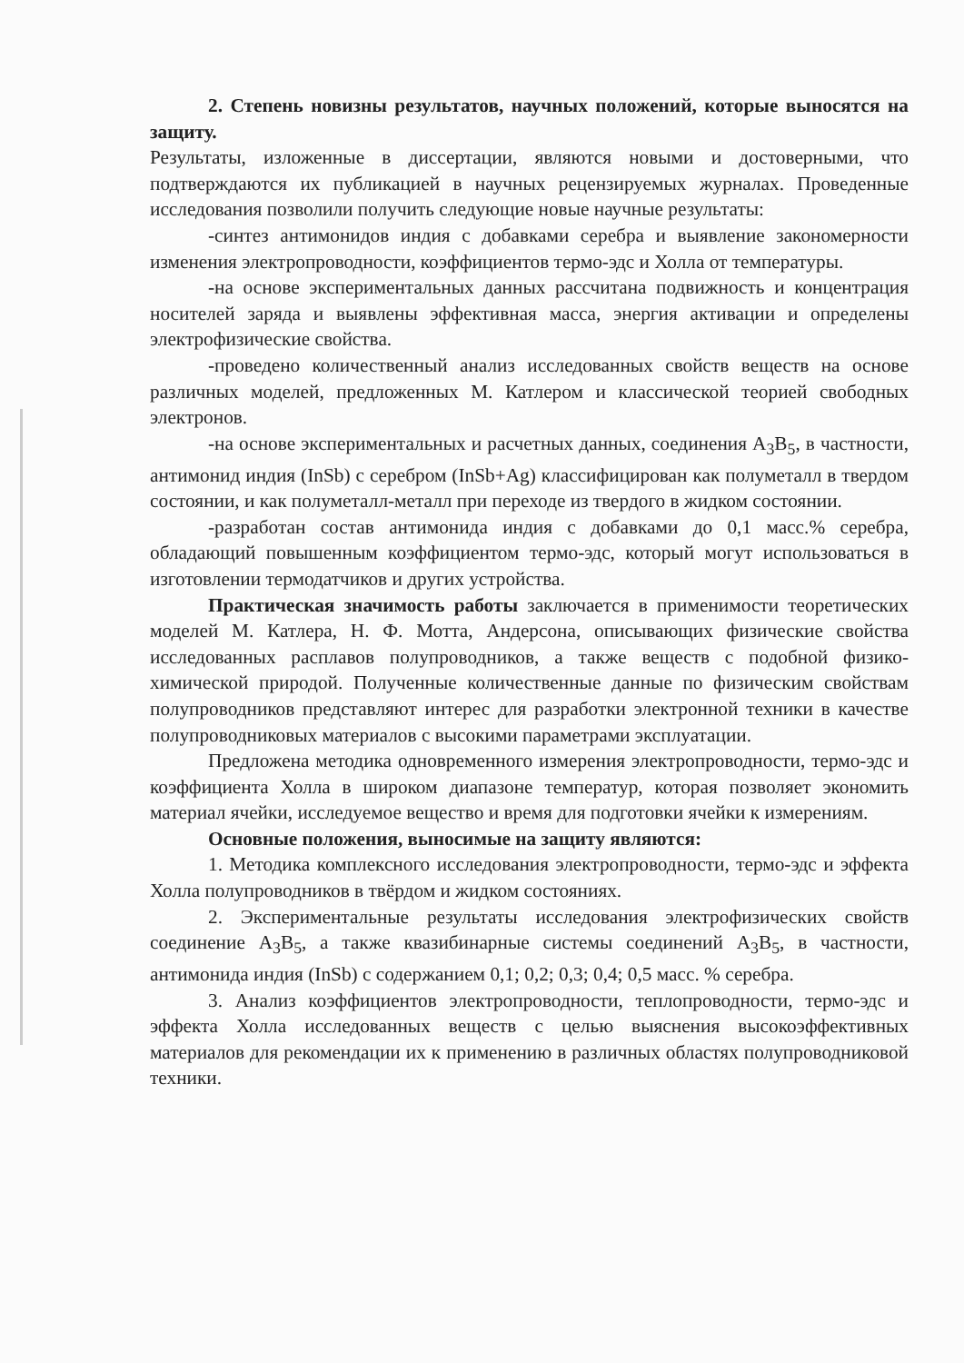2. Степень новизны результатов, научных положений, которые выносятся на защиту.
Результаты, изложенные в диссертации, являются новыми и достоверными, что подтверждаются их публикацией в научных рецензируемых журналах. Проведенные исследования позволили получить следующие новые научные результаты:
-синтез антимонидов индия с добавками серебра и выявление закономерности изменения электропроводности, коэффициентов термо-эдс и Холла от температуры.
-на основе экспериментальных данных рассчитана подвижность и концентрация носителей заряда и выявлены эффективная масса, энергия активации и определены электрофизические свойства.
-проведено количественный анализ исследованных свойств веществ на основе различных моделей, предложенных М. Катлером и классической теорией свободных электронов.
-на основе экспериментальных и расчетных данных, соединения A<sub>3</sub>B<sub>5</sub>, в частности, антимонид индия (InSb) с серебром (InSb+Ag) классифицирован как полуметалл в твердом состоянии, и как полуметалл-металл при переходе из твердого в жидком состоянии.
-разработан состав антимонида индия с добавками до 0,1 масс.% серебра, обладающий повышенным коэффициентом термо-эдс, который могут использоваться в изготовлении термодатчиков и других устройства.
Практическая значимость работы заключается в применимости теоретических моделей М. Катлера, Н. Ф. Мотта, Андерсона, описывающих физические свойства исследованных расплавов полупроводников, а также веществ с подобной физико-химической природой. Полученные количественные данные по физическим свойствам полупроводников представляют интерес для разработки электронной техники в качестве полупроводниковых материалов с высокими параметрами эксплуатации.
Предложена методика одновременного измерения электропроводности, термо-эдс и коэффициента Холла в широком диапазоне температур, которая позволяет экономить материал ячейки, исследуемое вещество и время для подготовки ячейки к измерениям.
Основные положения, выносимые на защиту являются:
1. Методика комплексного исследования электропроводности, термо-эдс и эффекта Холла полупроводников в твёрдом и жидком состояниях.
2. Экспериментальные результаты исследования электрофизических свойств соединение A<sub>3</sub>B<sub>5</sub>, а также квазибинарные системы соединений A<sub>3</sub>B<sub>5</sub>, в частности, антимонида индия (InSb) с содержанием 0,1; 0,2; 0,3; 0,4; 0,5 масс. % серебра.
3. Анализ коэффициентов электропроводности, теплопроводности, термо-эдс и эффекта Холла исследованных веществ с целью выяснения высокоэффективных материалов для рекомендации их к применению в различных областях полупроводниковой техники.